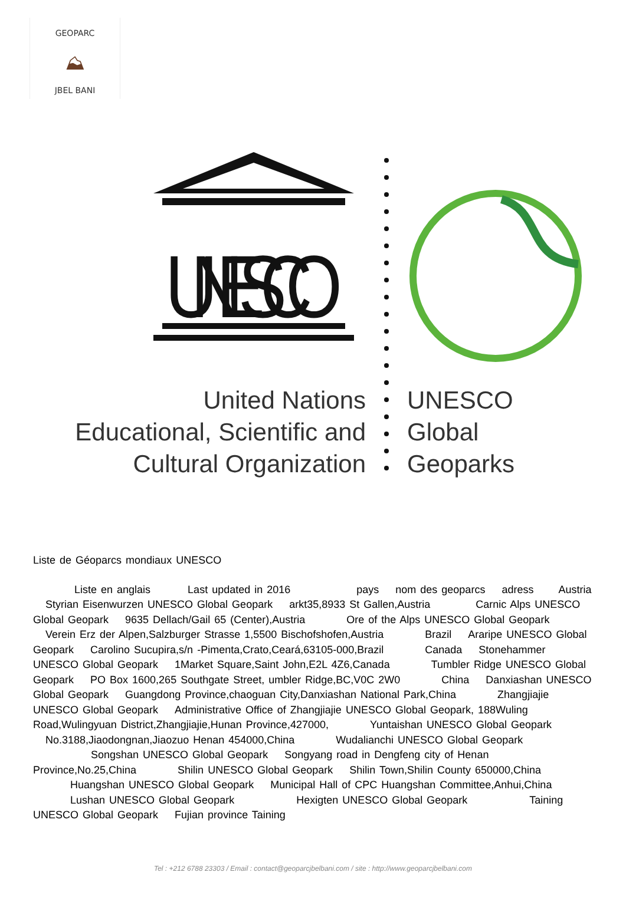GEOPARC
⛰
JBEL BANI
UNESCO
United Nations
Educational, Scientific and
Cultural Organization
UNESCO
Global
Geoparks
Liste de Géoparcs mondiaux UNESCO
Liste en anglais Last updated in 2016 pays nom des geoparcs adress Austria Styrian Eisenwurzen UNESCO Global Geopark arkt35,8933 St Gallen,Austria Carnic Alps UNESCO Global Geopark 9635 Dellach/Gail 65 (Center),Austria Ore of the Alps UNESCO Global Geopark Verein Erz der Alpen,Salzburger Strasse 1,5500 Bischofshofen,Austria Brazil Araripe UNESCO Global Geopark Carolino Sucupira,s/n -Pimenta,Crato,Ceará,63105-000,Brazil Canada Stonehammer UNESCO Global Geopark 1Market Square,Saint John,E2L 4Z6,Canada Tumbler Ridge UNESCO Global Geopark PO Box 1600,265 Southgate Street, umbler Ridge,BC,V0C 2W0 China Danxiashan UNESCO Global Geopark Guangdong Province,chaoguan City,Danxiashan National Park,China Zhangjiajie UNESCO Global Geopark Administrative Office of Zhangjiajie UNESCO Global Geopark, 188Wuling Road,Wulingyuan District,Zhangjiajie,Hunan Province,427000, Yuntaishan UNESCO Global Geopark No.3188,Jiaodongnan,Jiaozuo Henan 454000,China Wudalianchi UNESCO Global Geopark Songshan UNESCO Global Geopark Songyang road in Dengfeng city of Henan Province,No.25,China Shilin UNESCO Global Geopark Shilin Town,Shilin County 650000,China Huangshan UNESCO Global Geopark Municipal Hall of CPC Huangshan Committee,Anhui,China Lushan UNESCO Global Geopark Hexigten UNESCO Global Geopark Taining UNESCO Global Geopark Fujian province Taining
Tel : +212 6788 23303 / Email : contact@geoparcjbelbani.com / site : http://www.geoparcjbelbani.com